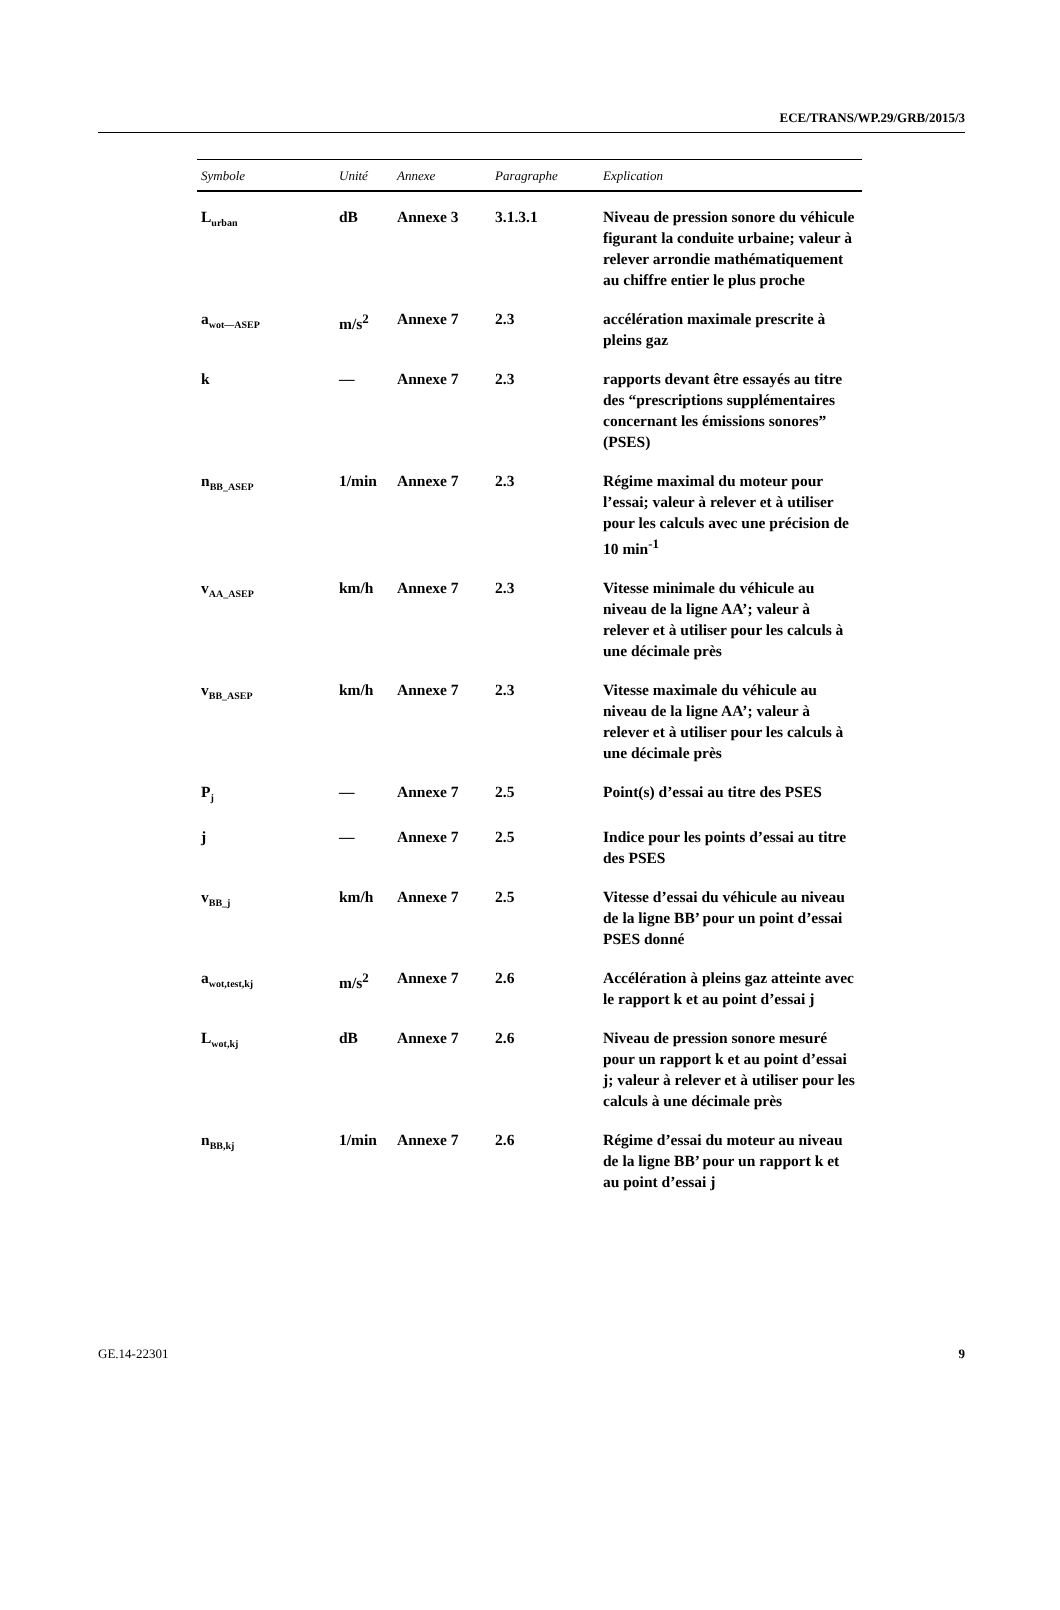ECE/TRANS/WP.29/GRB/2015/3
| Symbole | Unité | Annexe | Paragraphe | Explication |
| --- | --- | --- | --- | --- |
| L<sub>urban</sub> | dB | Annexe 3 | 3.1.3.1 | Niveau de pression sonore du véhicule figurant la conduite urbaine; valeur à relever arrondie mathématiquement au chiffre entier le plus proche |
| a<sub>wot—ASEP</sub> | m/s<sup>2</sup> | Annexe 7 | 2.3 | accélération maximale prescrite à pleins gaz |
| k | — | Annexe 7 | 2.3 | rapports devant être essayés au titre des “prescriptions supplémentaires concernant les émissions sonores” (PSES) |
| n<sub>BB_ASEP</sub> | 1/min | Annexe 7 | 2.3 | Régime maximal du moteur pour l’essai; valeur à relever et à utiliser pour les calculs avec une précision de 10 min<sup>-1</sup> |
| v<sub>AA_ASEP</sub> | km/h | Annexe 7 | 2.3 | Vitesse minimale du véhicule au niveau de la ligne AA’; valeur à relever et à utiliser pour les calculs à une décimale près |
| v<sub>BB_ASEP</sub> | km/h | Annexe 7 | 2.3 | Vitesse maximale du véhicule au niveau de la ligne AA’; valeur à relever et à utiliser pour les calculs à une décimale près |
| P<sub>j</sub> | — | Annexe 7 | 2.5 | Point(s) d’essai au titre des PSES |
| j | — | Annexe 7 | 2.5 | Indice pour les points d’essai au titre des PSES |
| v<sub>BB_j</sub> | km/h | Annexe 7 | 2.5 | Vitesse d’essai du véhicule au niveau de la ligne BB’ pour un point d’essai PSES donné |
| a<sub>wot,test,kj</sub> | m/s<sup>2</sup> | Annexe 7 | 2.6 | Accélération à pleins gaz atteinte avec le rapport k et au point d’essai j |
| L<sub>wot,kj</sub> | dB | Annexe 7 | 2.6 | Niveau de pression sonore mesuré pour un rapport k et au point d’essai j; valeur à relever et à utiliser pour les calculs à une décimale près |
| n<sub>BB,kj</sub> | 1/min | Annexe 7 | 2.6 | Régime d’essai du moteur au niveau de la ligne BB’ pour un rapport k et au point d’essai j |
GE.14-22301 9